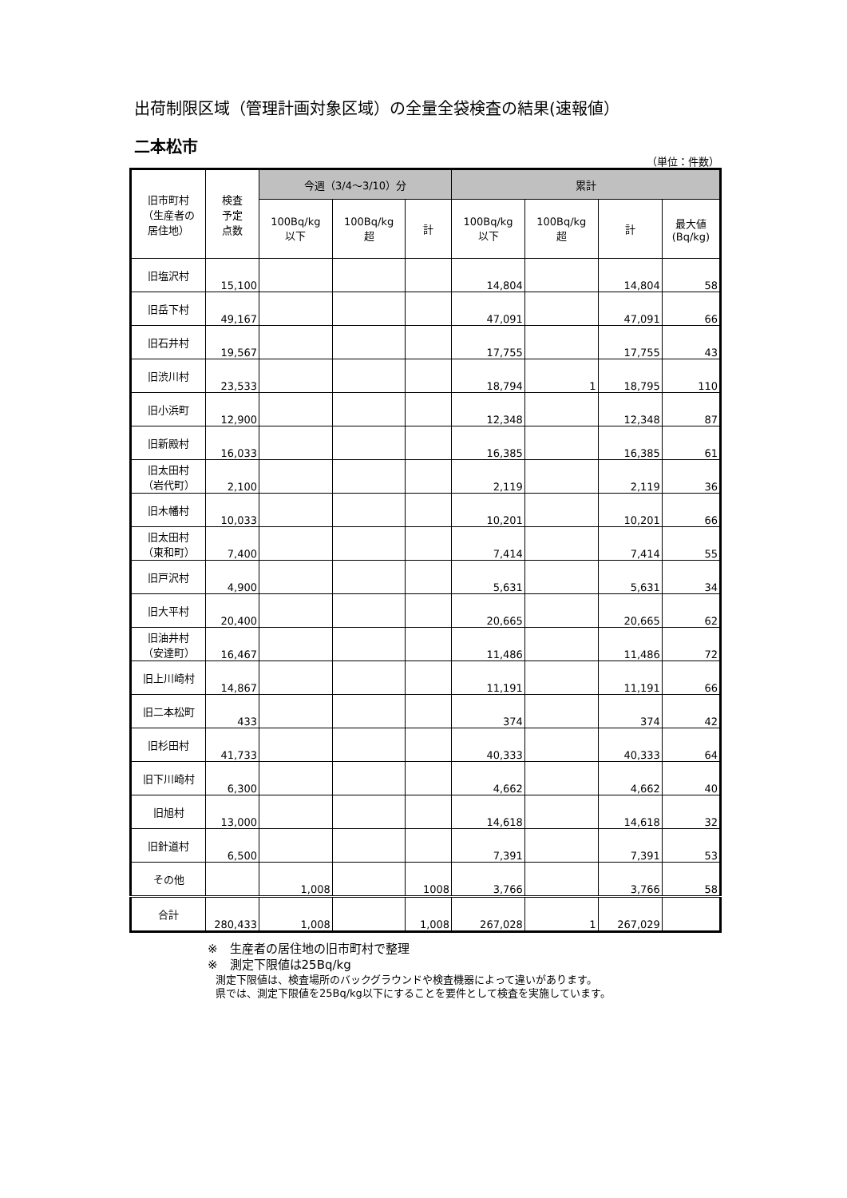出荷制限区域（管理計画対象区域）の全量全袋検査の結果(速報値）
二本松市
（単位：件数）
| 旧市町村 （生産者の 居住地） | 検査 予定 点数 | 今週（3/4～3/10）分 | | | 累計 | | | |
| --- | --- | --- | --- | --- | --- | --- | --- | --- |
| | | 100Bq/kg 以下 | 100Bq/kg 超 | 計 | 100Bq/kg 以下 | 100Bq/kg 超 | 計 | 最大値 (Bq/kg) |
| 旧塩沢村 | 15,100 | | | | 14,804 | | 14,804 | 58 |
| 旧岳下村 | 49,167 | | | | 47,091 | | 47,091 | 66 |
| 旧石井村 | 19,567 | | | | 17,755 | | 17,755 | 43 |
| 旧渋川村 | 23,533 | | | | 18,794 | 1 | 18,795 | 110 |
| 旧小浜町 | 12,900 | | | | 12,348 | | 12,348 | 87 |
| 旧新殿村 | 16,033 | | | | 16,385 | | 16,385 | 61 |
| 旧太田村 （岩代町） | 2,100 | | | | 2,119 | | 2,119 | 36 |
| 旧木幡村 | 10,033 | | | | 10,201 | | 10,201 | 66 |
| 旧太田村 （東和町） | 7,400 | | | | 7,414 | | 7,414 | 55 |
| 旧戸沢村 | 4,900 | | | | 5,631 | | 5,631 | 34 |
| 旧大平村 | 20,400 | | | | 20,665 | | 20,665 | 62 |
| 旧油井村 （安達町） | 16,467 | | | | 11,486 | | 11,486 | 72 |
| 旧上川崎村 | 14,867 | | | | 11,191 | | 11,191 | 66 |
| 旧二本松町 | 433 | | | | 374 | | 374 | 42 |
| 旧杉田村 | 41,733 | | | | 40,333 | | 40,333 | 64 |
| 旧下川崎村 | 6,300 | | | | 4,662 | | 4,662 | 40 |
| 旧旭村 | 13,000 | | | | 14,618 | | 14,618 | 32 |
| 旧針道村 | 6,500 | | | | 7,391 | | 7,391 | 53 |
| その他 | | 1,008 | | 1008 | 3,766 | | 3,766 | 58 |
| 合計 | 280,433 | 1,008 | | 1,008 | 267,028 | 1 | 267,029 | |
※　生産者の居住地の旧市町村で整理
※　測定下限値は25Bq/kg
測定下限値は、検査場所のバックグラウンドや検査機器によって違いがあります。
県では、測定下限値を25Bq/kg以下にすることを要件として検査を実施しています。